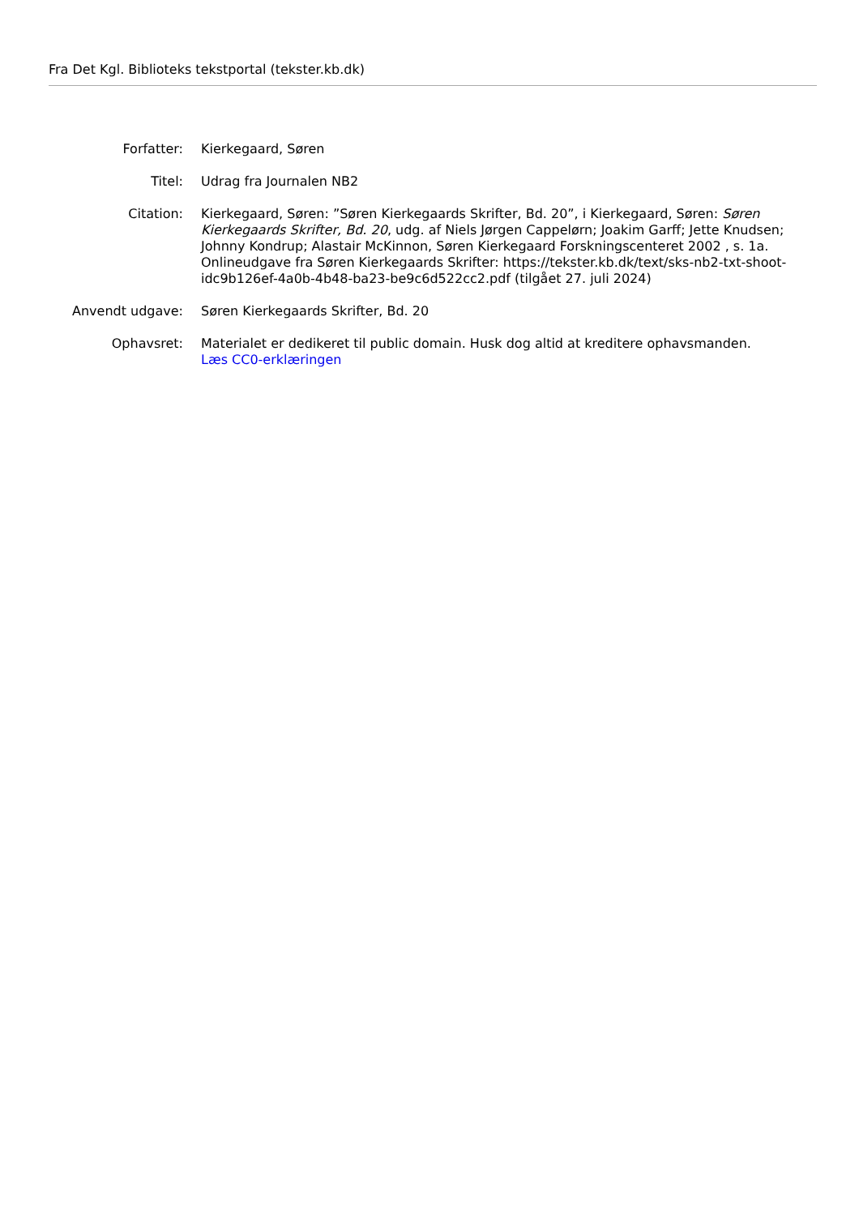Fra Det Kgl. Biblioteks tekstportal (tekster.kb.dk)
| Forfatter: | Kierkegaard, Søren |
| Titel: | Udrag fra Journalen NB2 |
| Citation: | Kierkegaard, Søren: ”Søren Kierkegaards Skrifter, Bd. 20”, i Kierkegaard, Søren: Søren Kierkegaards Skrifter, Bd. 20 , udg. af Niels Jørgen Cappelørn; Joakim Garff; Jette Knudsen; Johnny Kondrup; Alastair McKinnon, Søren Kierkegaard Forskningscenteret 2002 , s. 1a. Onlineudgave fra Søren Kierkegaards Skrifter: https://tekster.kb.dk/text/sks-nb2-txt-shoot-idc9b126ef-4a0b-4b48-ba23-be9c6d522cc2.pdf (tilgået 27. juli 2024) |
| Anvendt udgave: | Søren Kierkegaards Skrifter, Bd. 20 |
| Ophavsret: | Materialet er dedikeret til public domain. Husk dog altid at kreditere ophavsmanden. Læs CC0-erklæringen |